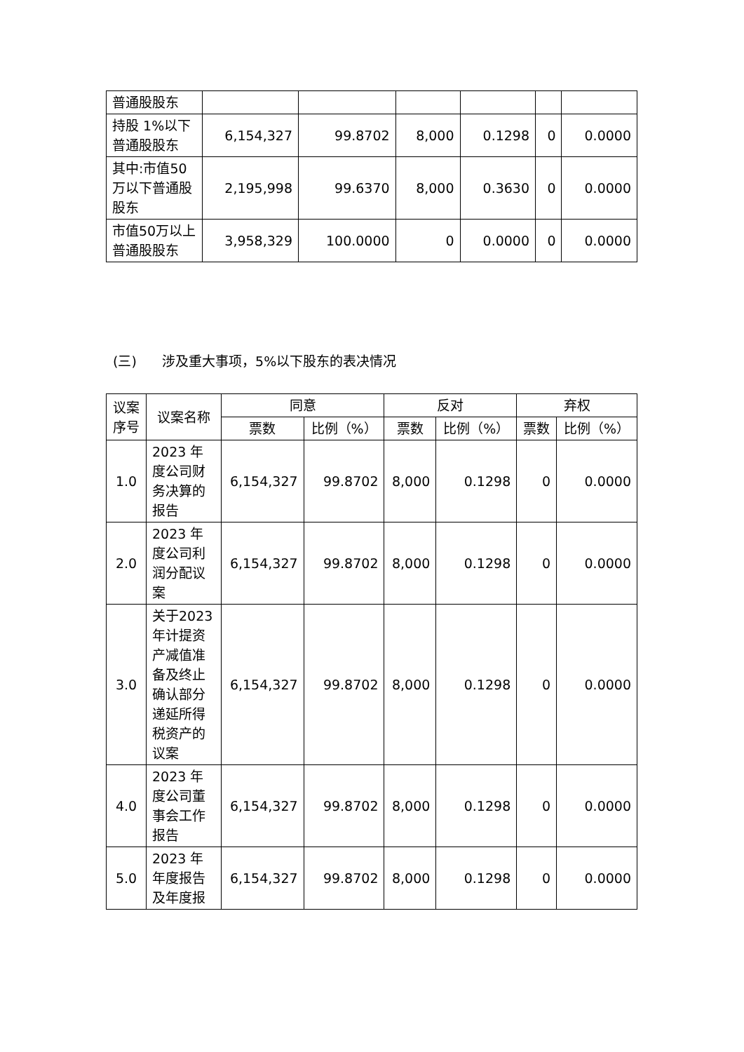| 普通股股东 | | | | | | |
| 持股 1%以下普通股股东 | 6,154,327 | 99.8702 | 8,000 | 0.1298 | 0 | 0.0000 |
| 其中:市值50万以下普通股股东 | 2,195,998 | 99.6370 | 8,000 | 0.3630 | 0 | 0.0000 |
| 市值50万以上普通股股东 | 3,958,329 | 100.0000 | 0 | 0.0000 | 0 | 0.0000 |
(三) 涉及重大事项，5%以下股东的表决情况
| 议案序号 | 议案名称 | 同意 | | 反对 | | 弃权 | |
| --- | --- | --- | --- | --- | --- | --- | --- |
| | | 票数 | 比例（%） | 票数 | 比例（%） | 票数 | 比例（%） |
| 1.0 | 2023 年度公司财务决算的报告 | 6,154,327 | 99.8702 | 8,000 | 0.1298 | 0 | 0.0000 |
| 2.0 | 2023 年度公司利润分配议案 | 6,154,327 | 99.8702 | 8,000 | 0.1298 | 0 | 0.0000 |
| 3.0 | 关于2023 年计提资产减值准备及终止确认部分递延所得税资产的议案 | 6,154,327 | 99.8702 | 8,000 | 0.1298 | 0 | 0.0000 |
| 4.0 | 2023 年度公司董事会工作报告 | 6,154,327 | 99.8702 | 8,000 | 0.1298 | 0 | 0.0000 |
| 5.0 | 2023 年年度报告及年度报 | 6,154,327 | 99.8702 | 8,000 | 0.1298 | 0 | 0.0000 |